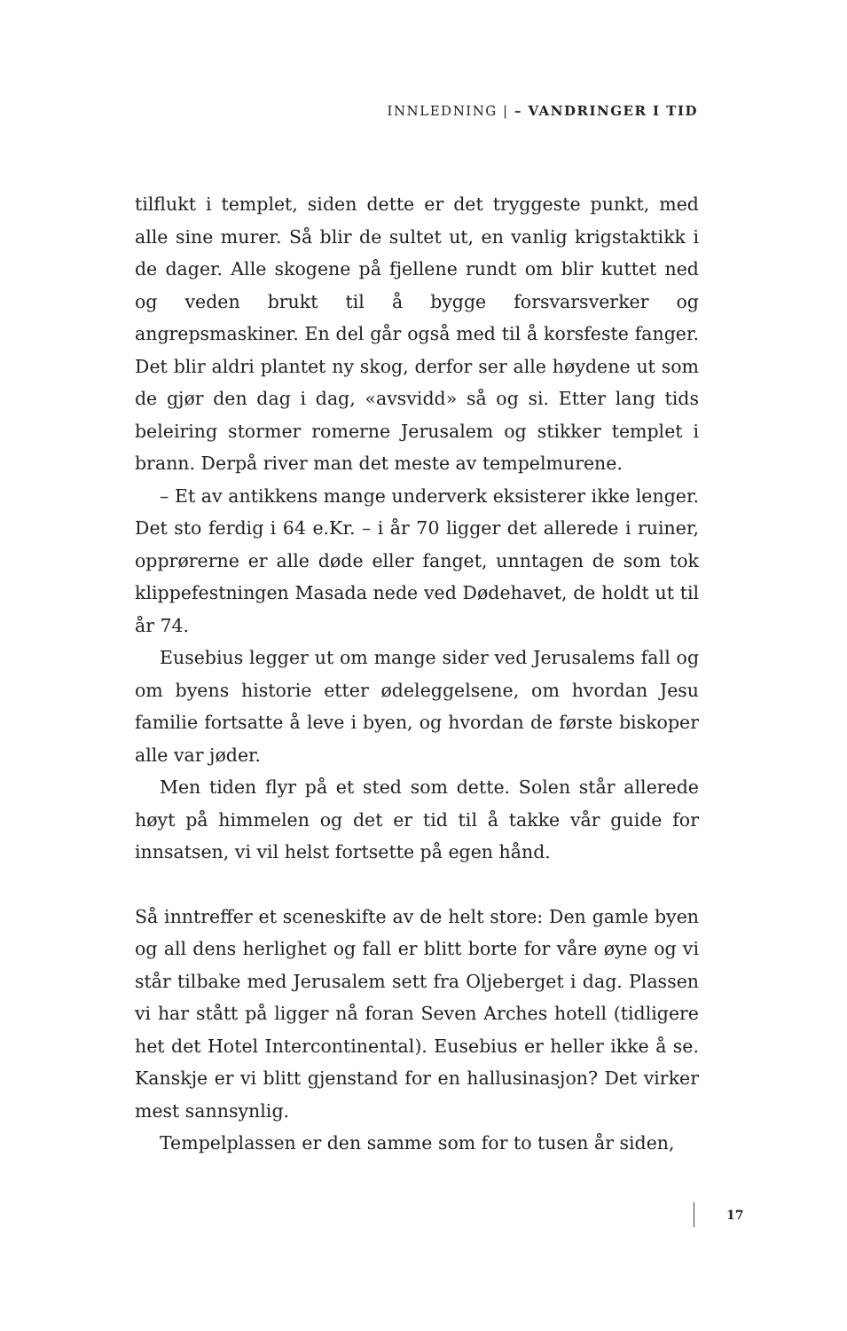INNLEDNING | – VANDRINGER I TID
tilflukt i templet, siden dette er det tryggeste punkt, med alle sine murer. Så blir de sultet ut, en vanlig krigstaktikk i de dager. Alle skogene på fjellene rundt om blir kuttet ned og veden brukt til å bygge forsvarsverker og angrepsmaskiner. En del går også med til å korsfeste fanger. Det blir aldri plantet ny skog, derfor ser alle høydene ut som de gjør den dag i dag, «avsvidd» så og si. Etter lang tids beleiring stormer romerne Jerusalem og stikker templet i brann. Derpå river man det meste av tempelmurene.
– Et av antikkens mange underverk eksisterer ikke lenger. Det sto ferdig i 64 e.Kr. – i år 70 ligger det allerede i ruiner, opprørerne er alle døde eller fanget, unntagen de som tok klippefestningen Masada nede ved Dødehavet, de holdt ut til år 74.
Eusebius legger ut om mange sider ved Jerusalems fall og om byens historie etter ødeleggelsene, om hvordan Jesu familie fortsatte å leve i byen, og hvordan de første biskoper alle var jøder.
Men tiden flyr på et sted som dette. Solen står allerede høyt på himmelen og det er tid til å takke vår guide for innsatsen, vi vil helst fortsette på egen hånd.
Så inntreffer et sceneskifte av de helt store: Den gamle byen og all dens herlighet og fall er blitt borte for våre øyne og vi står tilbake med Jerusalem sett fra Oljeberget i dag. Plassen vi har stått på ligger nå foran Seven Arches hotell (tidligere het det Hotel Intercontinental). Eusebius er heller ikke å se. Kanskje er vi blitt gjenstand for en hallusinasjon? Det virker mest sannsynlig.
Tempelplassen er den samme som for to tusen år siden,
17